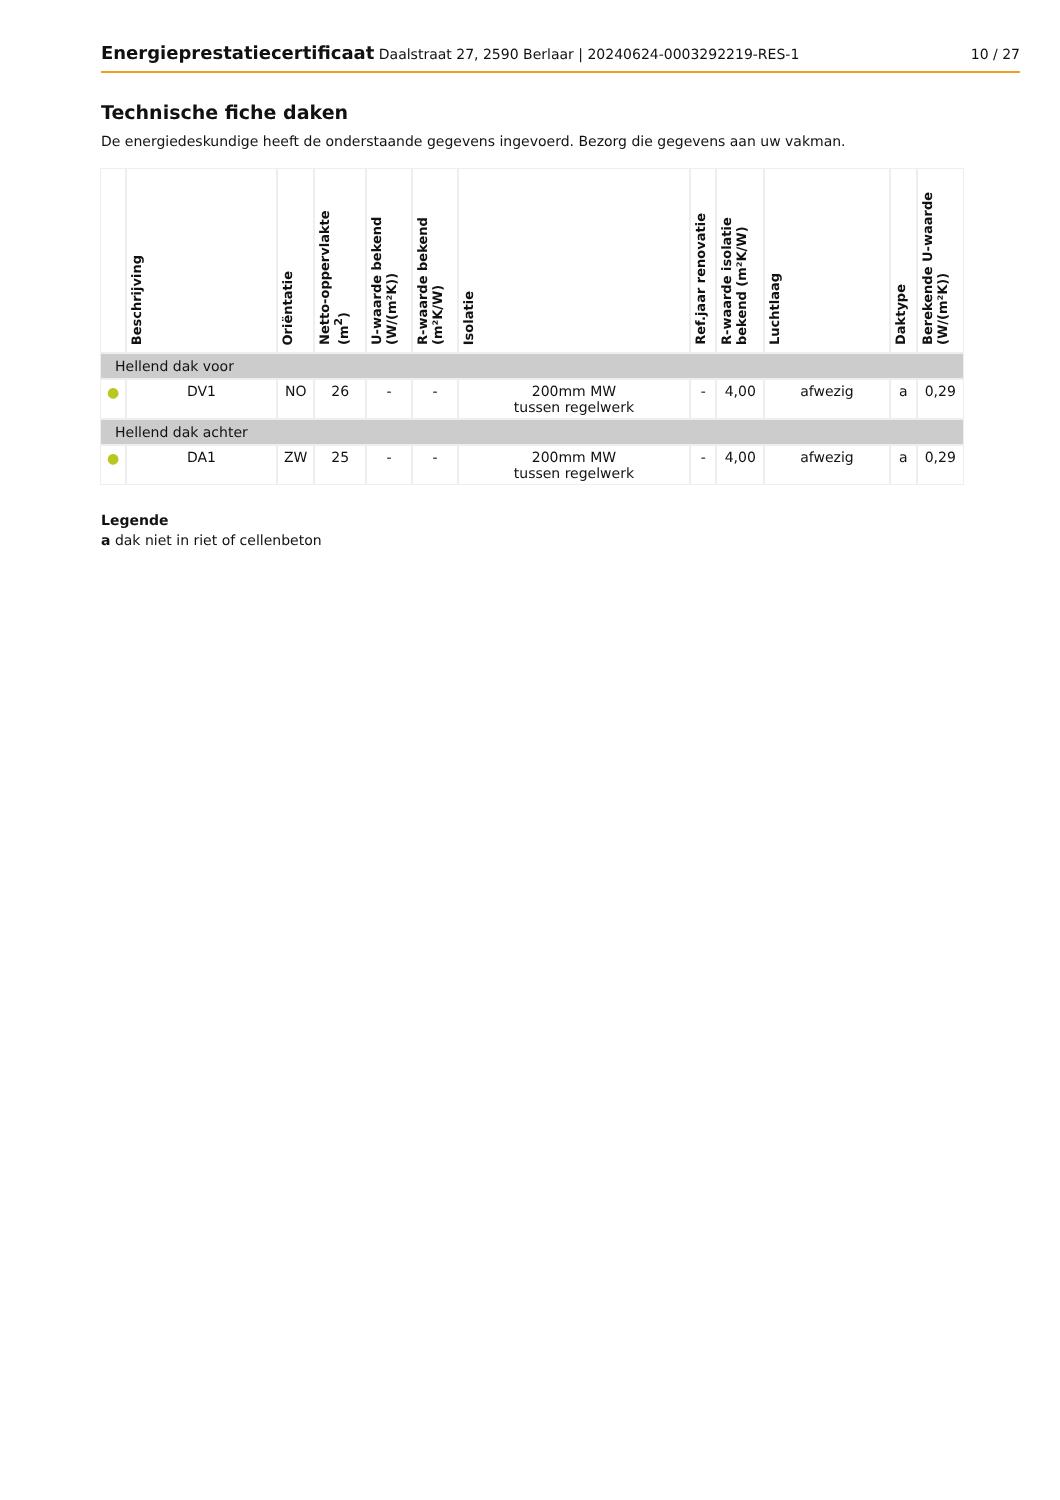Energieprestatiecertificaat Daalstraat 27, 2590 Berlaar | 20240624-0003292219-RES-1
10 / 27
Technische fiche daken
De energiedeskundige heeft de onderstaande gegevens ingevoerd. Bezorg die gegevens aan uw vakman.
| | Beschrijving | Oriëntatie | Netto-oppervlakte (m<sup>2</sup>) | U-waarde bekend (W/(m²K)) | R-waarde bekend (m²K/W) | Isolatie | Ref.jaar renovatie | R-waarde isolatie bekend (m²K/W) | Luchtlaag | Daktype | Berekende U-waarde (W/(m²K)) |
| --- | --- | --- | --- | --- | --- | --- | --- | --- | --- | --- | --- |
| Hellend dak voor | | | | | | | | | | | |
| ● | DV1 | NO | 26 | - | - | 200mm MW tussen regelwerk | - | 4,00 | afwezig | a | 0,29 |
| Hellend dak achter | | | | | | | | | | | |
| ● | DA1 | ZW | 25 | - | - | 200mm MW tussen regelwerk | - | 4,00 | afwezig | a | 0,29 |
Legende
a dak niet in riet of cellenbeton